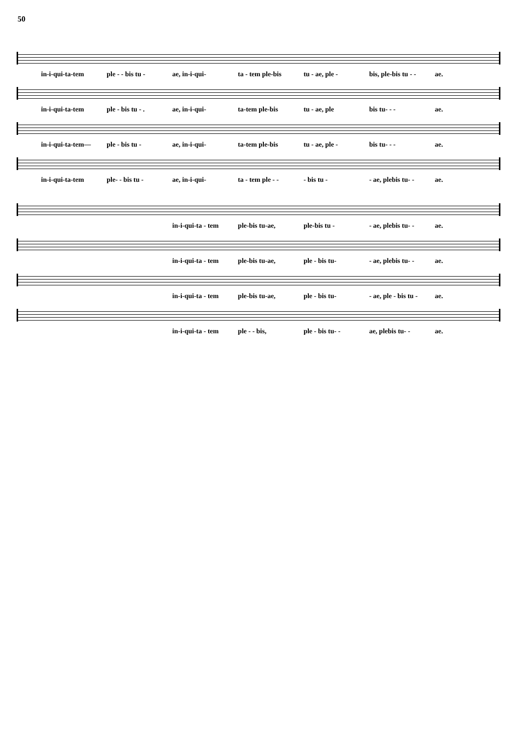50
in-i-qui-ta-tem ple - - bis tu - ae, in-i-qui- ta - tem ple-bis tu - ae, ple - bis, ple-bis tu - - ae.
in-i-qui-ta-tem ple - bis tu - . ae, in-i-qui- ta-tem ple-bis tu - ae, ple bis tu- - - ae.
in-i-qui-ta-tem— ple - bis tu - ae, in-i-qui- ta-tem ple-bis tu - ae, ple - bis tu- - - ae.
in-i-qui-ta-tem ple- - bis tu - ae, in-i-qui- ta - tem ple - - - bis tu - - ae, plebis tu- - ae.
in-i-qui-ta - tem ple-bis tu-ae, ple-bis tu - - ae, plebis tu- - ae.
in-i-qui-ta - tem ple-bis tu-ae, ple - bis tu- - ae, plebis tu- - ae.
in-i-qui-ta - tem ple-bis tu-ae, ple - bis tu- - ae, ple - bis tu - ae.
in-i-qui-ta - tem ple - - bis, ple - bis tu- - ae, plebis tu- - ae.